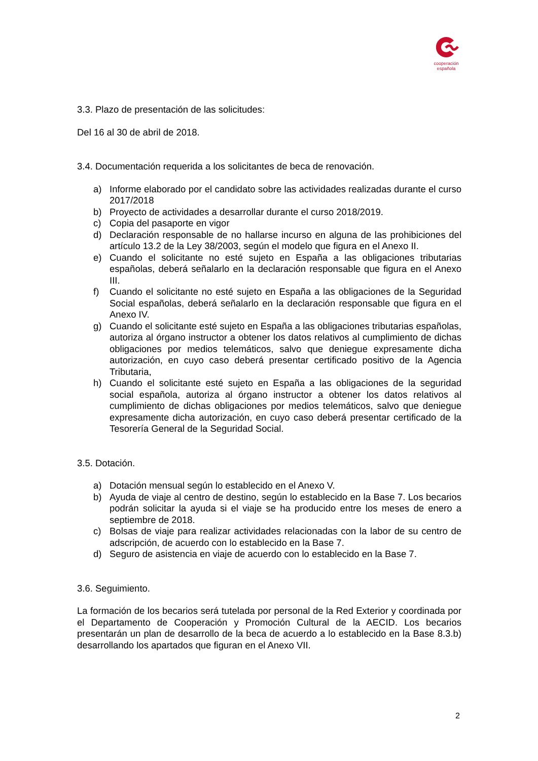cooperación
española
3.3. Plazo de presentación de las solicitudes:
Del 16 al 30 de abril de 2018.
3.4. Documentación requerida a los solicitantes de beca de renovación.
a) Informe elaborado por el candidato sobre las actividades realizadas durante el curso 2017/2018
b) Proyecto de actividades a desarrollar durante el curso 2018/2019.
c) Copia del pasaporte en vigor
d) Declaración responsable de no hallarse incurso en alguna de las prohibiciones del artículo 13.2 de la Ley 38/2003, según el modelo que figura en el Anexo II.
e) Cuando el solicitante no esté sujeto en España a las obligaciones tributarias españolas, deberá señalarlo en la declaración responsable que figura en el Anexo III.
f) Cuando el solicitante no esté sujeto en España a las obligaciones de la Seguridad Social españolas, deberá señalarlo en la declaración responsable que figura en el Anexo IV.
g) Cuando el solicitante esté sujeto en España a las obligaciones tributarias españolas, autoriza al órgano instructor a obtener los datos relativos al cumplimiento de dichas obligaciones por medios telemáticos, salvo que deniegue expresamente dicha autorización, en cuyo caso deberá presentar certificado positivo de la Agencia Tributaria,
h) Cuando el solicitante esté sujeto en España a las obligaciones de la seguridad social española, autoriza al órgano instructor a obtener los datos relativos al cumplimiento de dichas obligaciones por medios telemáticos, salvo que deniegue expresamente dicha autorización, en cuyo caso deberá presentar certificado de la Tesorería General de la Seguridad Social.
3.5. Dotación.
a) Dotación mensual según lo establecido en el Anexo V.
b) Ayuda de viaje al centro de destino, según lo establecido en la Base 7. Los becarios podrán solicitar la ayuda si el viaje se ha producido entre los meses de enero a septiembre de 2018.
c) Bolsas de viaje para realizar actividades relacionadas con la labor de su centro de adscripción, de acuerdo con lo establecido en la Base 7.
d) Seguro de asistencia en viaje de acuerdo con lo establecido en la Base 7.
3.6. Seguimiento.
La formación de los becarios será tutelada por personal de la Red Exterior y coordinada por el Departamento de Cooperación y Promoción Cultural de la AECID. Los becarios presentarán un plan de desarrollo de la beca de acuerdo a lo establecido en la Base 8.3.b) desarrollando los apartados que figuran en el Anexo VII.
2